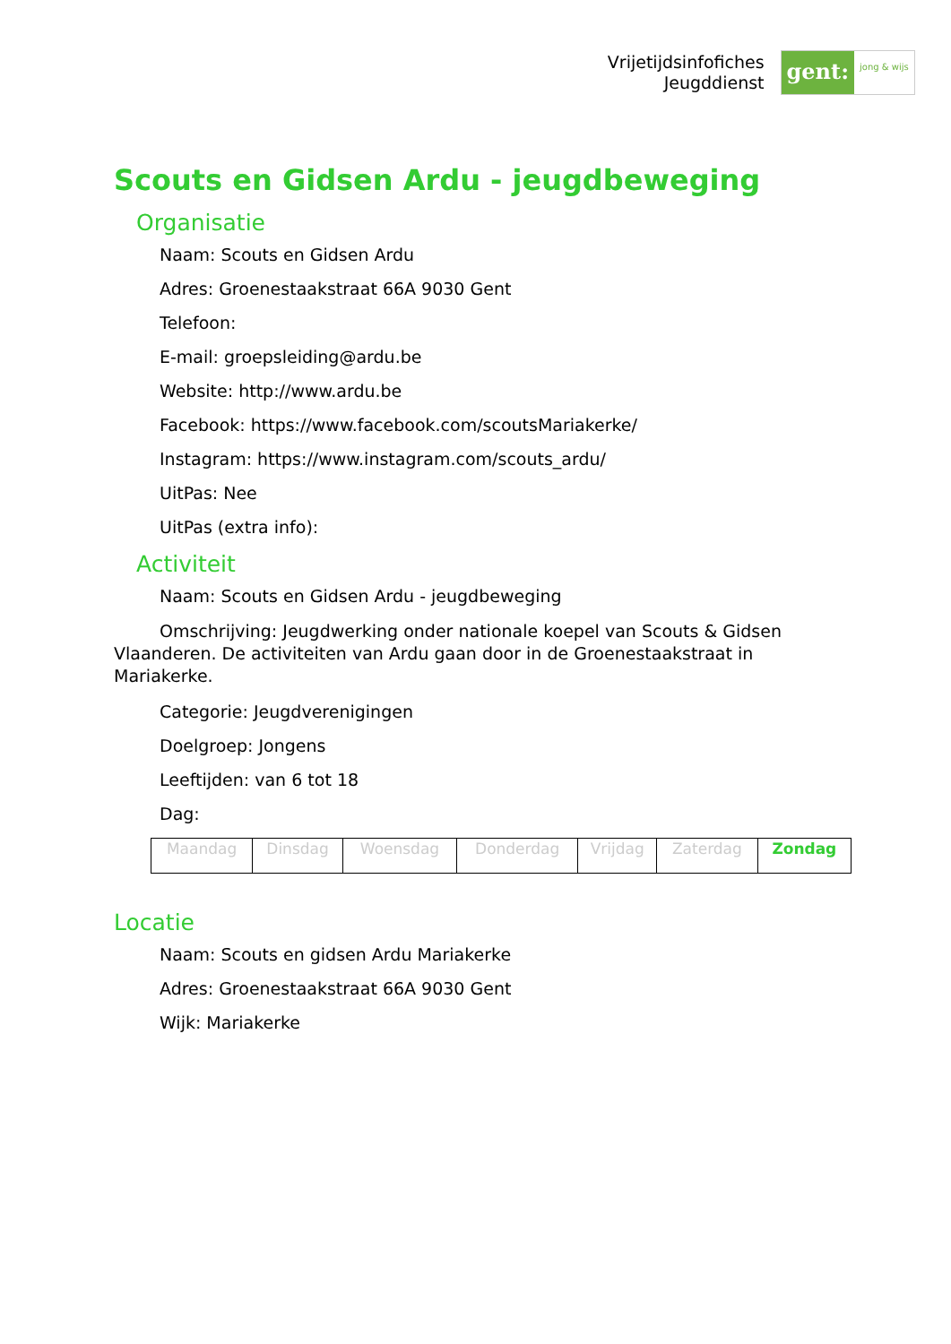Vrijetijdsinfofiches
Jeugddienst
gent:
jong & wijs
Scouts en Gidsen Ardu - jeugdbeweging
Organisatie
Naam: Scouts en Gidsen Ardu
Adres: Groenestaakstraat 66A 9030 Gent
Telefoon:
E-mail: groepsleiding@ardu.be
Website: http://www.ardu.be
Facebook: https://www.facebook.com/scoutsMariakerke/
Instagram: https://www.instagram.com/scouts_ardu/
UitPas: Nee
UitPas (extra info):
Activiteit
Naam: Scouts en Gidsen Ardu - jeugdbeweging
Omschrijving: Jeugdwerking onder nationale koepel van Scouts & Gidsen Vlaanderen. De activiteiten van Ardu gaan door in de Groenestaakstraat in Mariakerke.
Categorie: Jeugdverenigingen
Doelgroep: Jongens
Leeftijden: van 6 tot 18
Dag:
| Maandag | Dinsdag | Woensdag | Donderdag | Vrijdag | Zaterdag | Zondag |
Locatie
Naam: Scouts en gidsen Ardu Mariakerke
Adres: Groenestaakstraat 66A 9030 Gent
Wijk: Mariakerke